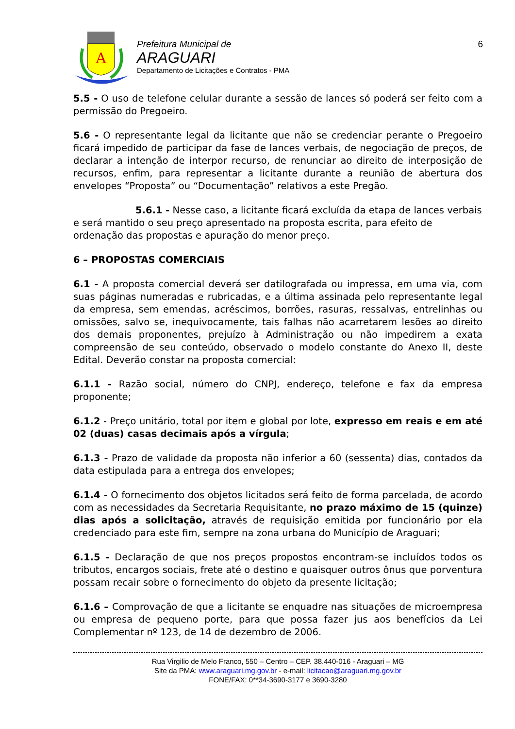A
Prefeitura Municipal de
ARAGUARI
Departamento de Licitações e Contratos - PMA
6
5.5 - O uso de telefone celular durante a sessão de lances só poderá ser feito com a permissão do Pregoeiro.
5.6 - O representante legal da licitante que não se credenciar perante o Pregoeiro ficará impedido de participar da fase de lances verbais, de negociação de preços, de declarar a intenção de interpor recurso, de renunciar ao direito de interposição de recursos, enfim, para representar a licitante durante a reunião de abertura dos envelopes “Proposta” ou “Documentação” relativos a este Pregão.
5.6.1 - Nesse caso, a licitante ficará excluída da etapa de lances verbais e será mantido o seu preço apresentado na proposta escrita, para efeito de ordenação das propostas e apuração do menor preço.
6 – PROPOSTAS COMERCIAIS
6.1 - A proposta comercial deverá ser datilografada ou impressa, em uma via, com suas páginas numeradas e rubricadas, e a última assinada pelo representante legal da empresa, sem emendas, acréscimos, borrões, rasuras, ressalvas, entrelinhas ou omissões, salvo se, inequivocamente, tais falhas não acarretarem lesões ao direito dos demais proponentes, prejuízo à Administração ou não impedirem a exata compreensão de seu conteúdo, observado o modelo constante do Anexo II, deste Edital. Deverão constar na proposta comercial:
6.1.1 - Razão social, número do CNPJ, endereço, telefone e fax da empresa proponente;
6.1.2 - Preço unitário, total por item e global por lote, expresso em reais e em até 02 (duas) casas decimais após a vírgula;
6.1.3 - Prazo de validade da proposta não inferior a 60 (sessenta) dias, contados da data estipulada para a entrega dos envelopes;
6.1.4 - O fornecimento dos objetos licitados será feito de forma parcelada, de acordo com as necessidades da Secretaria Requisitante, no prazo máximo de 15 (quinze) dias após a solicitação, através de requisição emitida por funcionário por ela credenciado para este fim, sempre na zona urbana do Município de Araguari;
6.1.5 - Declaração de que nos preços propostos encontram-se incluídos todos os tributos, encargos sociais, frete até o destino e quaisquer outros ônus que porventura possam recair sobre o fornecimento do objeto da presente licitação;
6.1.6 – Comprovação de que a licitante se enquadre nas situações de microempresa ou empresa de pequeno porte, para que possa fazer jus aos benefícios da Lei Complementar nº 123, de 14 de dezembro de 2006.
Rua Virgilio de Melo Franco, 550 – Centro – CEP. 38.440-016 - Araguari – MG
Site da PMA: www.araguari.mg.gov.br - e-mail: licitacao@araguari.mg.gov.br
FONE/FAX: 0**34-3690-3177 e 3690-3280